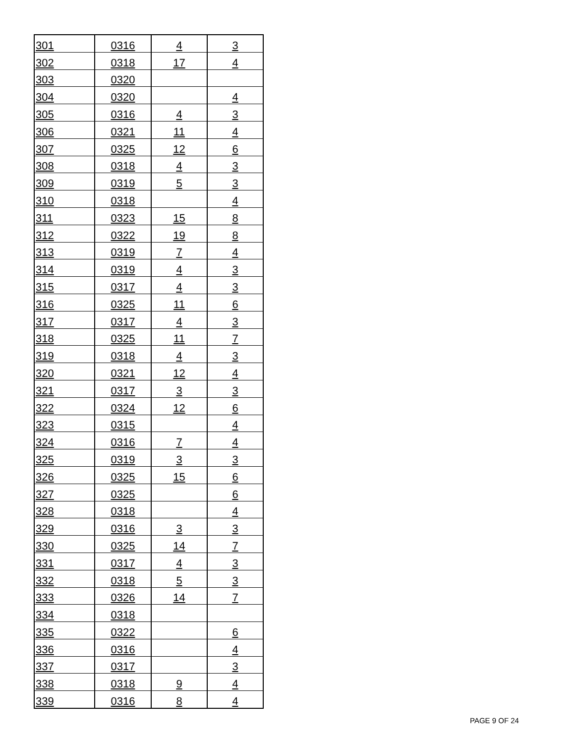| 301 | 0316 | 4 | 3 |
| 302 | 0318 | 17 | 4 |
| 303 | 0320 | | |
| 304 | 0320 | | 4 |
| 305 | 0316 | 4 | 3 |
| 306 | 0321 | 11 | 4 |
| 307 | 0325 | 12 | 6 |
| 308 | 0318 | 4 | 3 |
| 309 | 0319 | 5 | 3 |
| 310 | 0318 | | 4 |
| 311 | 0323 | 15 | 8 |
| 312 | 0322 | 19 | 8 |
| 313 | 0319 | 7 | 4 |
| 314 | 0319 | 4 | 3 |
| 315 | 0317 | 4 | 3 |
| 316 | 0325 | 11 | 6 |
| 317 | 0317 | 4 | 3 |
| 318 | 0325 | 11 | 7 |
| 319 | 0318 | 4 | 3 |
| 320 | 0321 | 12 | 4 |
| 321 | 0317 | 3 | 3 |
| 322 | 0324 | 12 | 6 |
| 323 | 0315 | | 4 |
| 324 | 0316 | 7 | 4 |
| 325 | 0319 | 3 | 3 |
| 326 | 0325 | 15 | 6 |
| 327 | 0325 | | 6 |
| 328 | 0318 | | 4 |
| 329 | 0316 | 3 | 3 |
| 330 | 0325 | 14 | 7 |
| 331 | 0317 | 4 | 3 |
| 332 | 0318 | 5 | 3 |
| 333 | 0326 | 14 | 7 |
| 334 | 0318 | | |
| 335 | 0322 | | 6 |
| 336 | 0316 | | 4 |
| 337 | 0317 | | 3 |
| 338 | 0318 | 9 | 4 |
| 339 | 0316 | 8 | 4 |
PAGE 9 OF 24